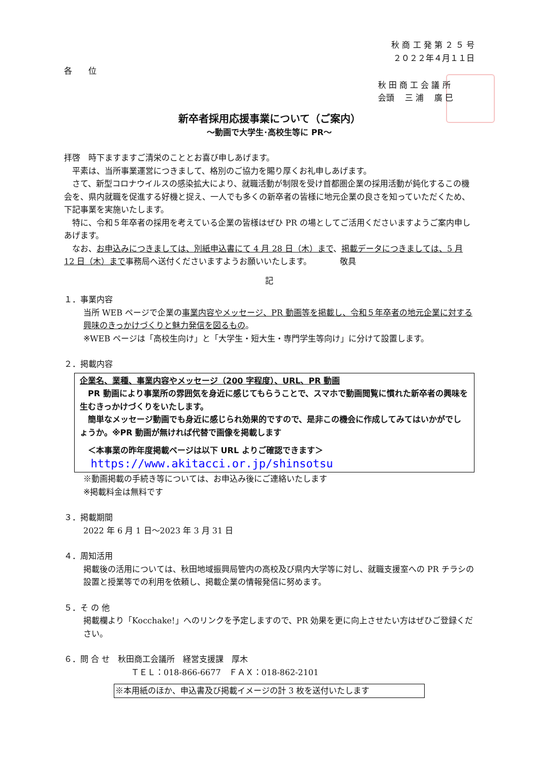秋 商 工 発 第 ２ ５ 号
２０２２年４月１１日
各　　位
秋 田 商 工 会 議 所
会頭　 三 浦　 廣 巳
新卒者採用応援事業について（ご案内）
～動画で大学生･高校生等に PR～
拝啓　時下ますますご清栄のこととお喜び申しあげます。
　平素は、当所事業運営につきまして、格別のご協力を賜り厚くお礼申しあげます。
　さて、新型コロナウイルスの感染拡大により、就職活動が制限を受け首都圏企業の採用活動が鈍化するこの機会を、県内就職を促進する好機と捉え、一人でも多くの新卒者の皆様に地元企業の良さを知っていただくため、下記事業を実施いたします。
　特に、令和５年卒者の採用を考えている企業の皆様はぜひ PR の場としてご活用くださいますようご案内申しあげます。
　なお、お申込みにつきましては、別紙申込書にて 4 月 28 日（木）まで、掲載データにつきましては、5 月 12 日（木）まで事務局へ送付くださいますようお願いいたします。　　　　敬具
記
１．事業内容
当所 WEB ページで企業の事業内容やメッセージ、PR 動画等を掲載し、令和５年卒者の地元企業に対する興味のきっかけづくりと魅力発信を図るもの。
※WEB ページは「高校生向け」と「大学生・短大生・専門学生等向け」に分けて設置します。
２．掲載内容
企業名、業種、事業内容やメッセージ（200 字程度）、URL、PR 動画
　PR 動画により事業所の雰囲気を身近に感じてもらうことで、スマホで動画閲覧に慣れた新卒者の興味を生むきっかけづくりをいたします。
　簡単なメッセージ動画でも身近に感じられ効果的ですので、是非この機会に作成してみてはいかがでしょうか。※PR 動画が無ければ代替で画像を掲載します
　＜本事業の昨年度掲載ページは以下 URL よりご確認できます＞
　 https://www.akitacci.or.jp/shinsotsu
※動画掲載の手続き等については、お申込み後にご連絡いたします
※掲載料金は無料です
３．掲載期間
2022 年 6 月 1 日～2023 年 3 月 31 日
４．周知活用
掲載後の活用については、秋田地域振興局管内の高校及び県内大学等に対し、就職支援室への PR チラシの設置と授業等での利用を依頼し、掲載企業の情報発信に努めます。
５．そ の 他
掲載欄より「Kocchake!」へのリンクを予定しますので、PR 効果を更に向上させたい方はぜひご登録ください。
６．問 合 せ　秋田商工会議所　経営支援課　厚木
ＴＥＬ：018-866-6677　ＦＡＸ：018-862-2101
※本用紙のほか、申込書及び掲載イメージの計 3 枚を送付いたします